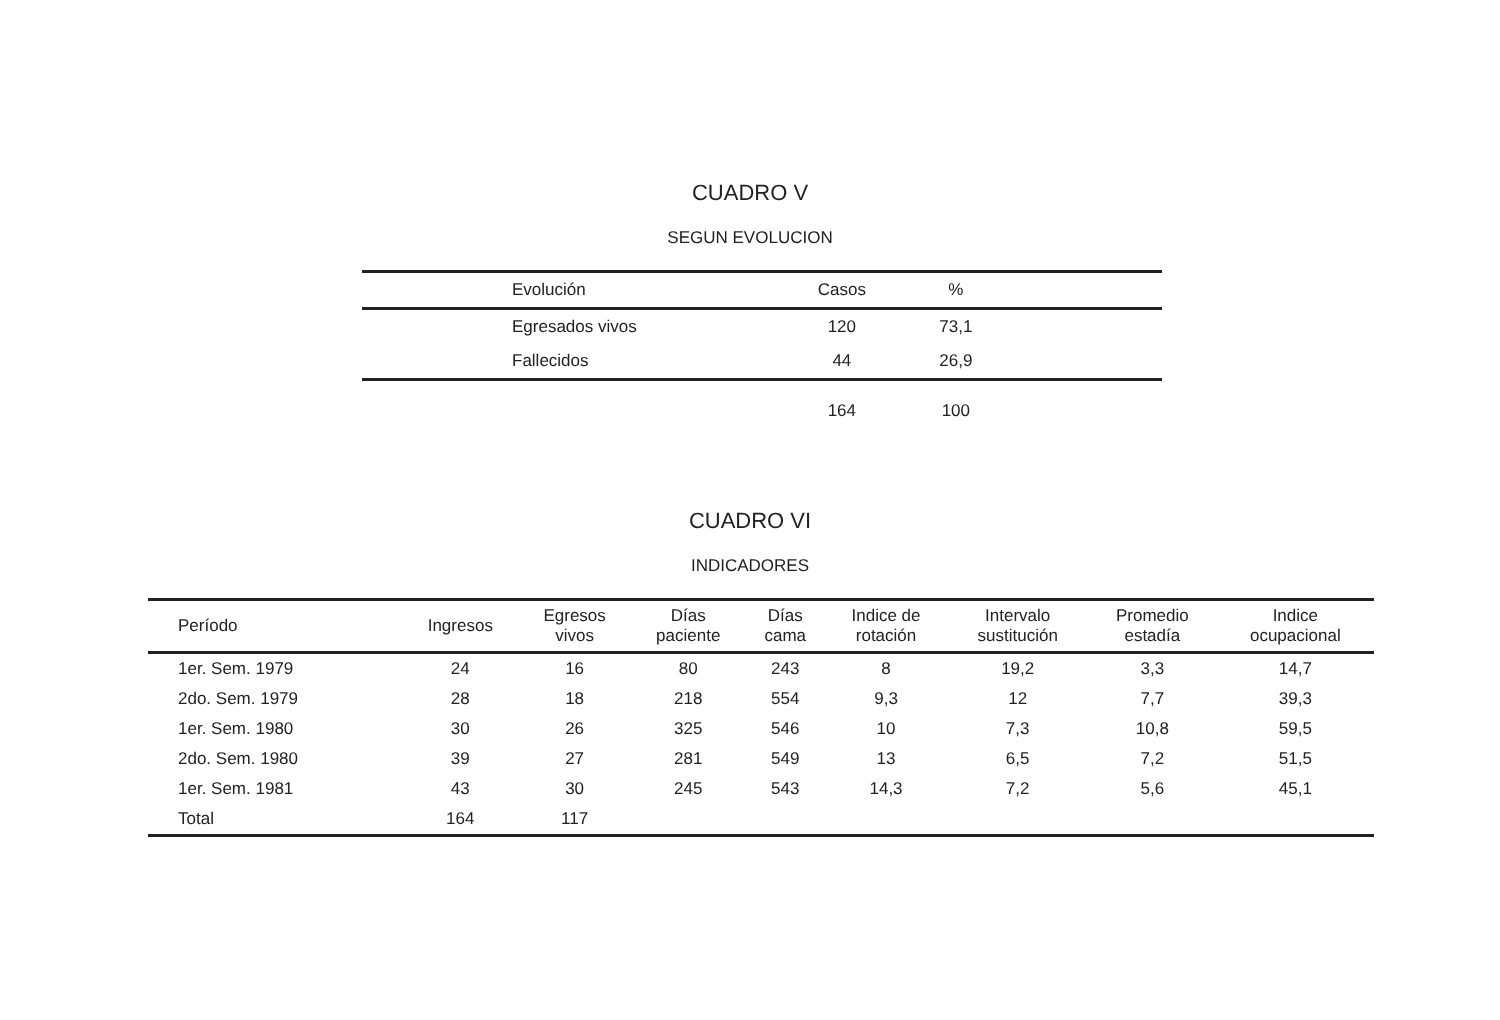CUADRO V
SEGUN EVOLUCION
| Evolución | Casos | % | |
| --- | --- | --- | --- |
| Egresados vivos | 120 | 73,1 | |
| Fallecidos | 44 | 26,9 | |
| | 164 | 100 | |
CUADRO VI
INDICADORES
| Período | Ingresos | Egresos vivos | Días paciente | Días cama | Indice de rotación | Intervalo sustitución | Promedio estadía | Indice ocupacional |
| --- | --- | --- | --- | --- | --- | --- | --- | --- |
| 1er. Sem. 1979 | 24 | 16 | 80 | 243 | 8 | 19,2 | 3,3 | 14,7 |
| 2do. Sem. 1979 | 28 | 18 | 218 | 554 | 9,3 | 12 | 7,7 | 39,3 |
| 1er. Sem. 1980 | 30 | 26 | 325 | 546 | 10 | 7,3 | 10,8 | 59,5 |
| 2do. Sem. 1980 | 39 | 27 | 281 | 549 | 13 | 6,5 | 7,2 | 51,5 |
| 1er. Sem. 1981 | 43 | 30 | 245 | 543 | 14,3 | 7,2 | 5,6 | 45,1 |
| Total | 164 | 117 | | | | | | |